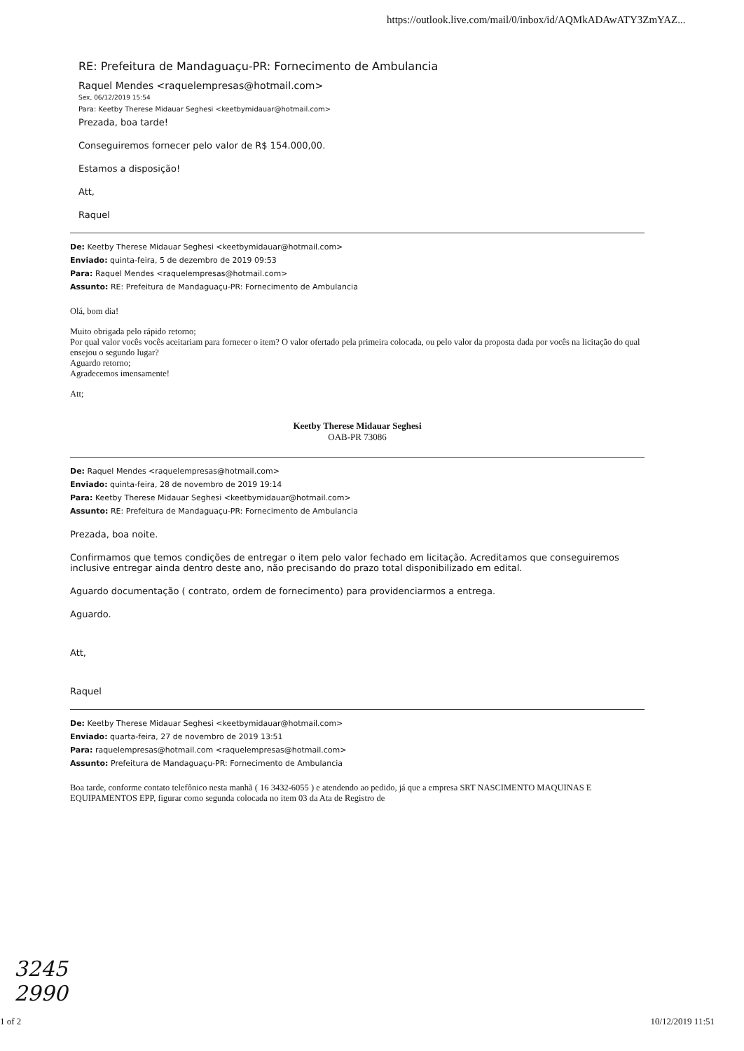https://outlook.live.com/mail/0/inbox/id/AQMkADAwATY3ZmYAZ...
RE: Prefeitura de Mandaguaçu-PR: Fornecimento de Ambulancia
Raquel Mendes <raquelempresas@hotmail.com>
Sex, 06/12/2019 15:54
Para: Keetby Therese Midauar Seghesi <keetbymidauar@hotmail.com>
Prezada, boa tarde!
Conseguiremos fornecer pelo valor de R$ 154.000,00.
Estamos a disposição!
Att,
Raquel
De: Keetby Therese Midauar Seghesi <keetbymidauar@hotmail.com>
Enviado: quinta-feira, 5 de dezembro de 2019 09:53
Para: Raquel Mendes <raquelempresas@hotmail.com>
Assunto: RE: Prefeitura de Mandaguaçu-PR: Fornecimento de Ambulancia
Olá, bom dia!
Muito obrigada pelo rápido retorno;
Por qual valor vocês vocês aceitariam para fornecer o item? O valor ofertado pela primeira colocada, ou pelo valor da proposta dada por vocês na licitação do qual ensejou o segundo lugar?
Aguardo retorno;
Agradecemos imensamente!
Att;
Keetby Therese Midauar Seghesi
OAB-PR 73086
De: Raquel Mendes <raquelempresas@hotmail.com>
Enviado: quinta-feira, 28 de novembro de 2019 19:14
Para: Keetby Therese Midauar Seghesi <keetbymidauar@hotmail.com>
Assunto: RE: Prefeitura de Mandaguaçu-PR: Fornecimento de Ambulancia
Prezada, boa noite.
Confirmamos que temos condições de entregar o item pelo valor fechado em licitação. Acreditamos que conseguiremos inclusive entregar ainda dentro deste ano, não precisando do prazo total disponibilizado em edital.
Aguardo documentação ( contrato, ordem de fornecimento) para providenciarmos a entrega.
Aguardo.
Att,
Raquel
De: Keetby Therese Midauar Seghesi <keetbymidauar@hotmail.com>
Enviado: quarta-feira, 27 de novembro de 2019 13:51
Para: raquelempresas@hotmail.com <raquelempresas@hotmail.com>
Assunto: Prefeitura de Mandaguaçu-PR: Fornecimento de Ambulancia
Boa tarde, conforme contato telefônico nesta manhã ( 16 3432-6055 ) e atendendo ao pedido, já que a empresa SRT NASCIMENTO MAQUINAS E EQUIPAMENTOS EPP, figurar como segunda colocada no item 03 da Ata de Registro de
3245
2990
1 of 2 10/12/2019 11:51